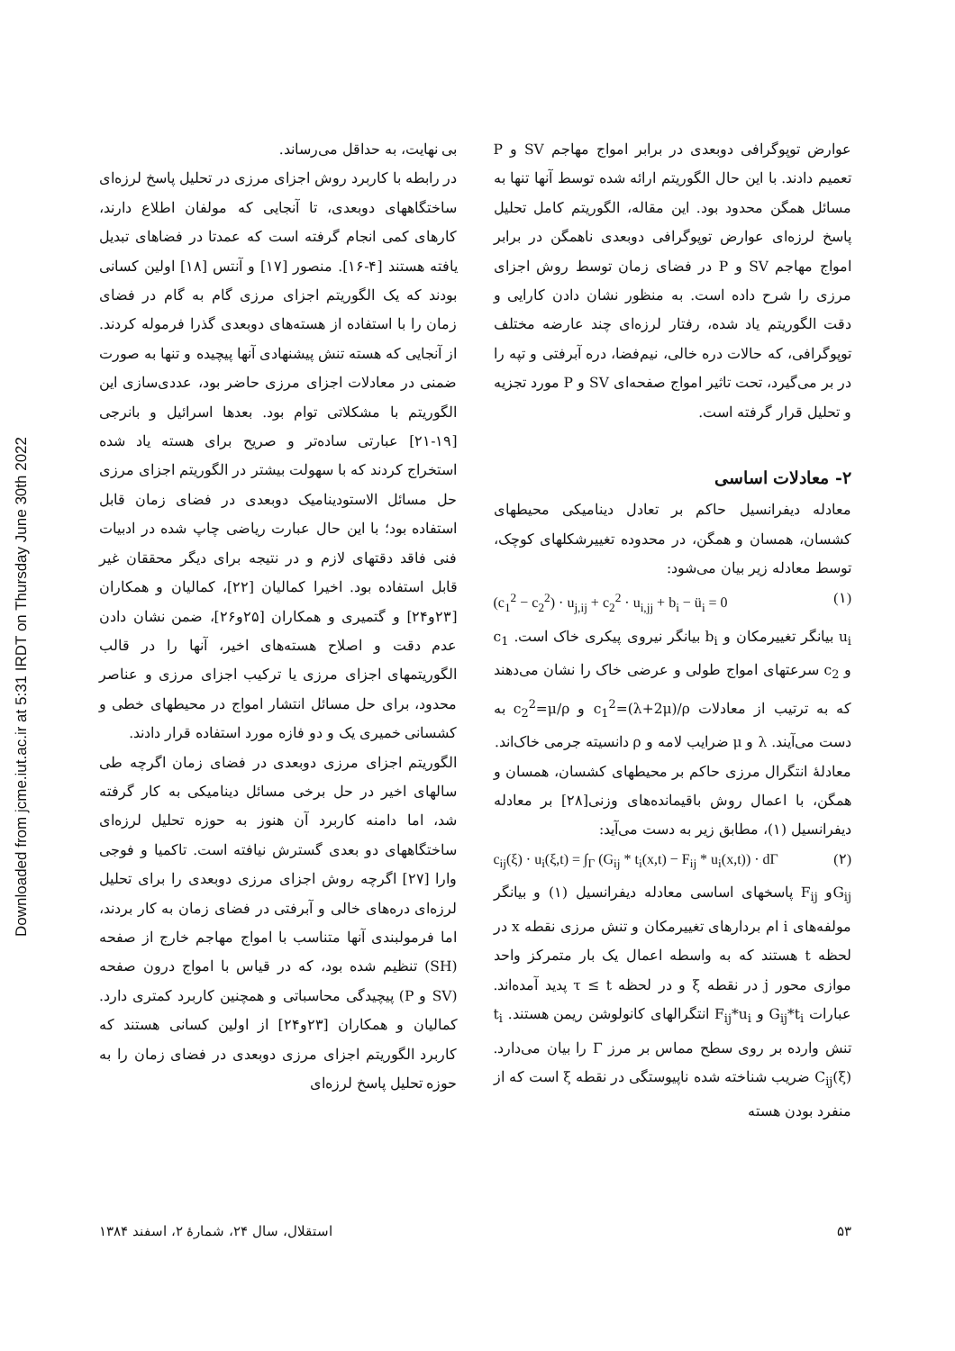Downloaded from jcme.iut.ac.ir at 5:31 IRDT on Thursday June 30th 2022
بی نهایت، به حداقل می‌رساند.
در رابطه با کاربرد روش اجزای مرزی در تحلیل پاسخ لرزه‌ای ساختگاههای دوبعدی، تا آنجایی که مولفان اطلاع دارند، کارهای کمی انجام گرفته است که عمدتا در فضاهای تبدیل یافته هستند [۴-۱۶]. منصور [۱۷] و آنتس [۱۸] اولین کسانی بودند که یک الگوریتم اجزای مرزی گام به گام در فضای زمان را با استفاده از هسته‌های دوبعدی گذرا فرموله کردند. از آنجایی که هسته تنش پیشنهادی آنها پیچیده و تنها به صورت ضمنی در معادلات اجزای مرزی حاضر بود، عددی‌سازی این الگوریتم با مشکلاتی توام بود. بعدها اسرائیل و بانرجی [۱۹-۲۱] عبارتی ساده‌تر و صریح برای هسته یاد شده استخراج کردند که با سهولت بیشتر در الگوریتم اجزای مرزی حل مسائل الاستودینامیک دوبعدی در فضای زمان قابل استفاده بود؛ با این حال عبارت ریاضی چاپ شده در ادبیات فنی فاقد دقتهای لازم و در نتیجه برای دیگر محققان غیر قابل استفاده بود. اخیرا کمالیان [۲۲]، کمالیان و همکاران [۲۳و۲۴] و گتمیری و همکاران [۲۵و۲۶]، ضمن نشان دادن عدم دقت و اصلاح هسته‌های اخیر، آنها را در قالب الگوریتمهای اجزای مرزی یا ترکیب اجزای مرزی و عناصر محدود، برای حل مسائل انتشار امواج در محیطهای خطی و کشسانی خمیری یک و دو فازه مورد استفاده قرار دادند.
الگوریتم اجزای مرزی دوبعدی در فضای زمان اگرچه طی سالهای اخیر در حل برخی مسائل دینامیکی به کار گرفته شد، اما دامنه کاربرد آن هنوز به حوزه تحلیل لرزه‌ای ساختگاههای دو بعدی گسترش نیافته است. تاکمیا و فوجی وارا [۲۷] اگرچه روش اجزای مرزی دوبعدی را برای تحلیل لرزه‌ای دره‌های خالی و آبرفتی در فضای زمان به کار بردند، اما فرمولبندی آنها متناسب با امواج مهاجم خارج از صفحه (SH) تنظیم شده بود، که در قیاس با امواج درون صفحه (SV و P) پیچیدگی محاسباتی و همچنین کاربرد کمتری دارد. کمالیان و همکاران [۲۳و۲۴] از اولین کسانی هستند که کاربرد الگوریتم اجزای مرزی دوبعدی در فضای زمان را به حوزه تحلیل پاسخ لرزه‌ای
عوارض توپوگرافی دوبعدی در برابر امواج مهاجم SV و P تعمیم دادند. با این حال الگوریتم ارائه شده توسط آنها تنها به مسائل همگن محدود بود. این مقاله، الگوریتم کامل تحلیل پاسخ لرزه‌ای عوارض توپوگرافی دوبعدی ناهمگن در برابر امواج مهاجم SV و P در فضای زمان توسط روش اجزای مرزی را شرح داده است. به منظور نشان دادن کارایی و دقت الگوریتم یاد شده، رفتار لرزه‌ای چند عارضه مختلف توپوگرافی، که حالات دره خالی، نیم‌فضا، دره آبرفتی و تپه را در بر می‌گیرد، تحت تاثیر امواج صفحه‌ای SV و P مورد تجزیه و تحلیل قرار گرفته است.
۲- معادلات اساسی
معادله دیفرانسیل حاکم بر تعادل دینامیکی محیطهای کشسان، همسان و همگن، در محدوده تغییرشکلهای کوچک، توسط معادله زیر بیان می‌شود:
(c<sub>1</sub><sup>2</sup> − c<sub>2</sub><sup>2</sup>) · u<sub>j,ij</sub> + c<sub>2</sub><sup>2</sup> · u<sub>i,jj</sub> + b<sub>i</sub> − ü<sub>i</sub> = 0 (۱)
u<sub>i</sub> بیانگر تغییرمکان و b<sub>i</sub> بیانگر نیروی پیکری خاک است. c<sub>1</sub> و c<sub>2</sub> سرعتهای امواج طولی و عرضی خاک را نشان می‌دهند که به ترتیب از معادلات c<sub>1</sub><sup>2</sup>=(λ+2μ)/ρ و c<sub>2</sub><sup>2</sup>=μ/ρ به دست می‌آیند. λ و μ ضرایب لامه و ρ دانسیته جرمی خاک‌اند.
معادلهٔ انتگرال مرزی حاکم بر محیطهای کشسان، همسان و همگن، با اعمال روش باقیمانده‌های وزنی[۲۸] بر معادله دیفرانسیل (۱)، مطابق زیر به دست می‌آید:
c<sub>ij</sub>(ξ) · u<sub>i</sub>(ξ,t) = ∫<sub>Γ</sub> (G<sub>ij</sub> * t<sub>i</sub>(x,t) − F<sub>ij</sub> * u<sub>i</sub>(x,t)) · dΓ (۲)
G<sub>ij</sub>و F<sub>ij</sub> پاسخهای اساسی معادله دیفرانسیل (۱) و بیانگر مولفه‌های i ام بردارهای تغییرمکان و تنش مرزی نقطه x در لحظه t هستند که به واسطه اعمال یک بار متمرکز واحد موازی محور j در نقطه ξ و در لحظه τ ≤ t پدید آمده‌اند. عبارات G<sub>ij</sub>*t<sub>i</sub> و F<sub>ij</sub>*u<sub>i</sub> انتگرالهای کانولوشن ریمن هستند. t<sub>i</sub> تنش وارده بر روی سطح مماس بر مرز Γ را بیان می‌دارد. C<sub>ij</sub>(ξ) ضریب شناخته شده ناپیوستگی در نقطه ξ است که از منفرد بودن هسته
استقلال، سال ۲۴، شمارهٔ ۲، اسفند ۱۳۸۴ ۵۳